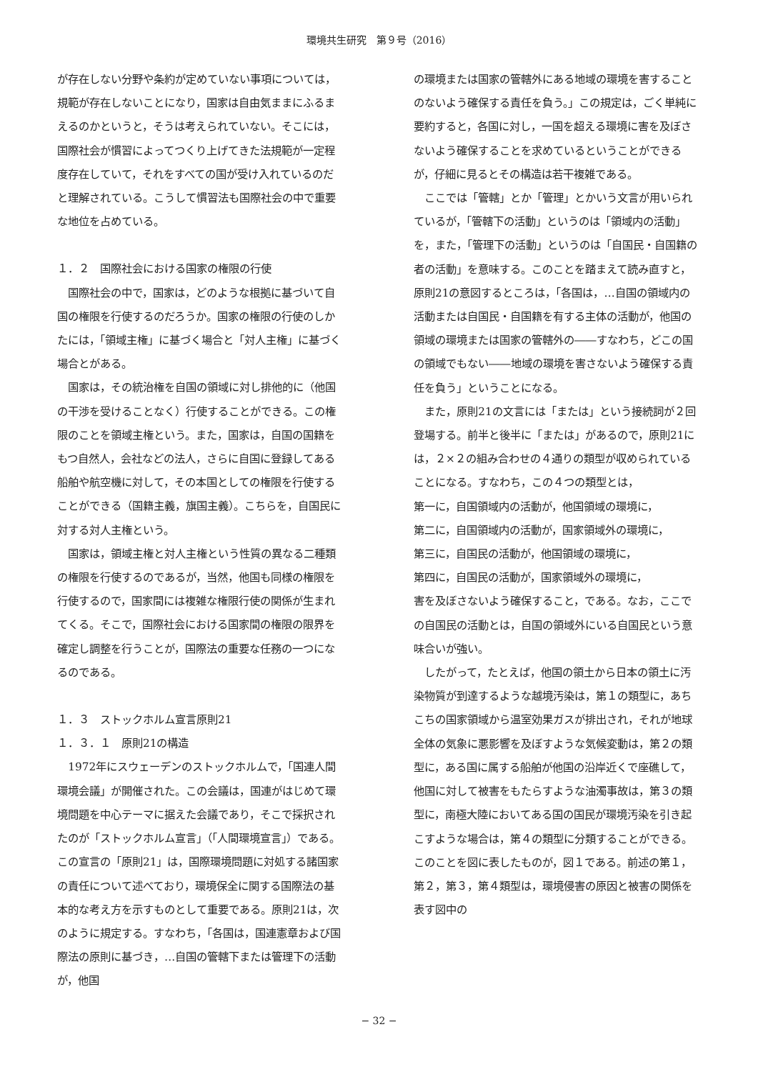環境共生研究　第９号（2016）
が存在しない分野や条約が定めていない事項については，規範が存在しないことになり，国家は自由気ままにふるまえるのかというと，そうは考えられていない。そこには，国際社会が慣習によってつくり上げてきた法規範が一定程度存在していて，それをすべての国が受け入れているのだと理解されている。こうして慣習法も国際社会の中で重要な地位を占めている。
１．２　国際社会における国家の権限の行使
国際社会の中で，国家は，どのような根拠に基づいて自国の権限を行使するのだろうか。国家の権限の行使のしかたには，「領域主権」に基づく場合と「対人主権」に基づく場合とがある。
国家は，その統治権を自国の領域に対し排他的に（他国の干渉を受けることなく）行使することができる。この権限のことを領域主権という。また，国家は，自国の国籍をもつ自然人，会社などの法人，さらに自国に登録してある船舶や航空機に対して，その本国としての権限を行使することができる（国籍主義，旗国主義）。こちらを，自国民に対する対人主権という。
国家は，領域主権と対人主権という性質の異なる二種類の権限を行使するのであるが，当然，他国も同様の権限を行使するので，国家間には複雑な権限行使の関係が生まれてくる。そこで，国際社会における国家間の権限の限界を確定し調整を行うことが，国際法の重要な任務の一つになるのである。
１．３　ストックホルム宣言原則21
１．３．１　原則21の構造
1972年にスウェーデンのストックホルムで，「国連人間環境会議」が開催された。この会議は，国連がはじめて環境問題を中心テーマに据えた会議であり，そこで採択されたのが「ストックホルム宣言」（「人間環境宣言」）である。この宣言の「原則21」は，国際環境問題に対処する諸国家の責任について述べており，環境保全に関する国際法の基本的な考え方を示すものとして重要である。原則21は，次のように規定する。すなわち，「各国は，国連憲章および国際法の原則に基づき，…自国の管轄下または管理下の活動が，他国
の環境または国家の管轄外にある地域の環境を害することのないよう確保する責任を負う。」この規定は，ごく単純に要約すると，各国に対し，一国を超える環境に害を及ぼさないよう確保することを求めているということができるが，仔細に見るとその構造は若干複雑である。
ここでは「管轄」とか「管理」とかいう文言が用いられているが，「管轄下の活動」というのは「領域内の活動」を，また，「管理下の活動」というのは「自国民・自国籍の者の活動」を意味する。このことを踏まえて読み直すと，原則21の意図するところは，「各国は，…自国の領域内の活動または自国民・自国籍を有する主体の活動が，他国の領域の環境または国家の管轄外の――すなわち，どこの国の領域でもない――地域の環境を害さないよう確保する責任を負う」ということになる。
また，原則21の文言には「または」という接続詞が２回登場する。前半と後半に「または」があるので，原則21には，２×２の組み合わせの４通りの類型が収められていることになる。すなわち，この４つの類型とは，
第一に，自国領域内の活動が，他国領域の環境に，
第二に，自国領域内の活動が，国家領域外の環境に，
第三に，自国民の活動が，他国領域の環境に，
第四に，自国民の活動が，国家領域外の環境に，
害を及ぼさないよう確保すること，である。なお，ここでの自国民の活動とは，自国の領域外にいる自国民という意味合いが強い。
したがって，たとえば，他国の領土から日本の領土に汚染物質が到達するような越境汚染は，第１の類型に，あちこちの国家領域から温室効果ガスが排出され，それが地球全体の気象に悪影響を及ぼすような気候変動は，第２の類型に，ある国に属する船舶が他国の沿岸近くで座礁して，他国に対して被害をもたらすような油濁事故は，第３の類型に，南極大陸においてある国の国民が環境汚染を引き起こすような場合は，第４の類型に分類することができる。このことを図に表したものが，図１である。前述の第１，第２，第３，第４類型は，環境侵害の原因と被害の関係を表す図中の
− 32 −